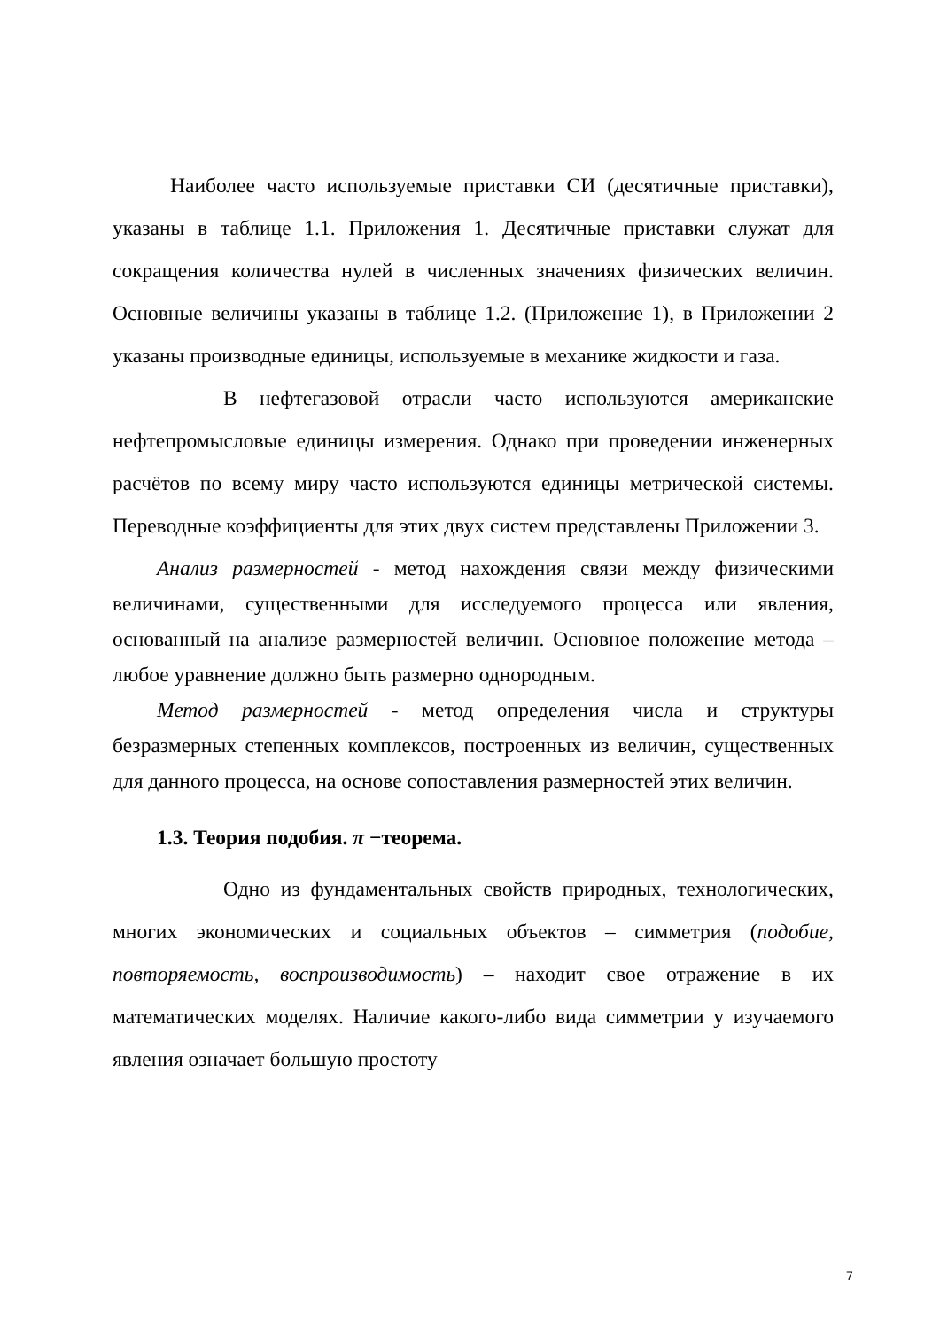Наиболее часто используемые приставки СИ (десятичные приставки), указаны в таблице 1.1. Приложения 1. Десятичные приставки служат для сокращения количества нулей в численных значениях физических величин. Основные величины указаны в таблице 1.2. (Приложение 1), в Приложении 2 указаны производные единицы, используемые в механике жидкости и газа.
В нефтегазовой отрасли часто используются американские нефтепромысловые единицы измерения. Однако при проведении инженерных расчётов по всему миру часто используются единицы метрической системы. Переводные коэффициенты для этих двух систем представлены Приложении 3.
Анализ размерностей - метод нахождения связи между физическими величинами, существенными для исследуемого процесса или явления, основанный на анализе размерностей величин. Основное положение метода – любое уравнение должно быть размерно однородным.
Метод размерностей - метод определения числа и структуры безразмерных степенных комплексов, построенных из величин, существенных для данного процесса, на основе сопоставления размерностей этих величин.
1.3. Теория подобия. π −теорема.
Одно из фундаментальных свойств природных, технологических, многих экономических и социальных объектов – симметрия (подобие, повторяемость, воспроизводимость) – находит свое отражение в их математических моделях. Наличие какого-либо вида симметрии у изучаемого явления означает большую простоту
7